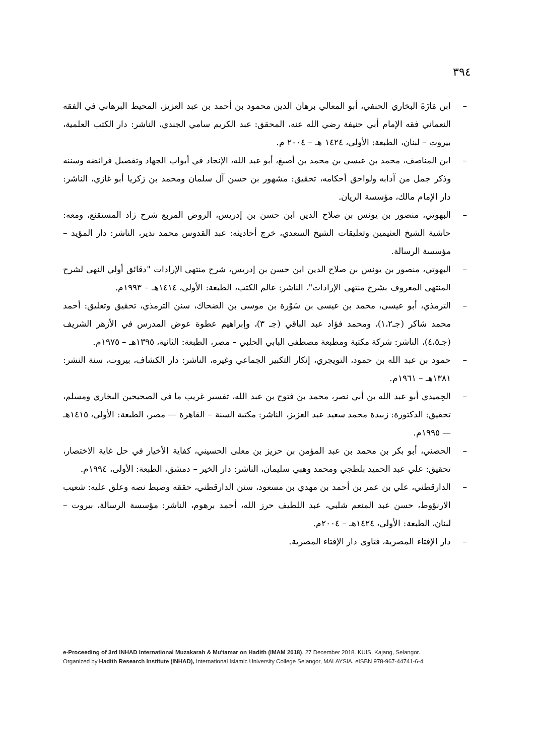٣٩٤
– ابن مَازَةَ البخاري الحنفي، أبو المعالي برهان الدين محمود بن أحمد بن عبد العزيز، المحيط البرهاني في الفقه النعماني فقه الإمام أبي حنيفة رضي الله عنه، المحقق: عبد الكريم سامي الجندي، الناشر: دار الكتب العلمية، بيروت – لبنان، الطبعة: الأولى، ١٤٢٤ هـ – ٢٠٠٤ م.
– ابن المناصف، محمد بن عيسى بن محمد بن أصبغ، أبو عبد الله، الإنجاد في أبواب الجهاد وتفصيل فرائضه وسننه وذكر جمل من آدابه ولواحق أحكامه، تحقيق: مشهور بن حسن آل سلمان ومحمد بن زكريا أبو غازي، الناشر: دار الإمام مالك، مؤسسة الريان.
– البهوتي، منصور بن يونس بن صلاح الدين ابن حسن بن إدريس، الروض المربع شرح زاد المستقنع، ومعه: حاشية الشيخ العثيمين وتعليقات الشيخ السعدي، خرج أحاديثه: عبد القدوس محمد نذير، الناشر: دار المؤيد – مؤسسة الرسالة.
– البهوتي، منصور بن يونس بن صلاح الدين ابن حسن بن إدريس، شرح منتهى الإرادات "دقائق أولي النهى لشرح المنتهى المعروف بشرح منتهى الإرادات"، الناشر: عالم الكتب، الطبعة: الأولى، ١٤١٤هـ – ١٩٩٣م.
– الترمذي، أبو عيسى، محمد بن عيسى بن سَوْرة بن موسى بن الضحاك، سنن الترمذي، تحقيق وتعليق: أحمد محمد شاكر (جـ١،٢)، ومحمد فؤاد عبد الباقي (جـ ٣)، وإبراهيم عطوة عوض المدرس في الأزهر الشريف (جـ٤،٥)، الناشر: شركة مكتبة ومطبعة مصطفى البابي الحلبي – مصر، الطبعة: الثانية، ١٣٩٥هـ – ١٩٧٥م.
– حمود بن عبد الله بن حمود، التويجري، إنكار التكبير الجماعي وغيره، الناشر: دار الكشاف، بيروت، سنة النشر: ١٣٨١هـ – ١٩٦١م.
– الحِميدي أبو عبد الله بن أبي نصر، محمد بن فتوح بن عبد الله، تفسير غريب ما في الصحيحين البخاري ومسلم، تحقيق: الدكتورة: زبيدة محمد سعيد عبد العزيز، الناشر: مكتبة السنة – القاهرة — مصر، الطبعة: الأولى، ١٤١٥هـ — ١٩٩٥م.
– الحصني، أبو بكر بن محمد بن عبد المؤمن بن حريز بن معلى الحسيني، كفاية الأخيار في حل غاية الاختصار، تحقيق: علي عبد الحميد بلطجي ومحمد وهبي سليمان، الناشر: دار الخير – دمشق، الطبعة: الأولى، ١٩٩٤م.
– الدارقطني، علي بن عمر بن أحمد بن مهدي بن مسعود، سنن الدارقطني، حققه وضبط نصه وعلق عليه: شعيب الارنؤوط، حسن عبد المنعم شلبي، عبد اللطيف حرز الله، أحمد برهوم، الناشر: مؤسسة الرسالة، بيروت – لبنان، الطبعة: الأولى، ١٤٢٤هـ – ٢٠٠٤م.
– دار الإفتاء المصرية، فتاوى دار الإفتاء المصرية.
e-Proceeding of 3rd INHAD International Muzakarah & Mu'tamar on Hadith (IMAM 2018). 27 December 2018. KUIS, Kajang, Selangor.
Organized by Hadith Research Institute (INHAD), International Islamic University College Selangor, MALAYSIA. eISBN 978-967-44741-6-4